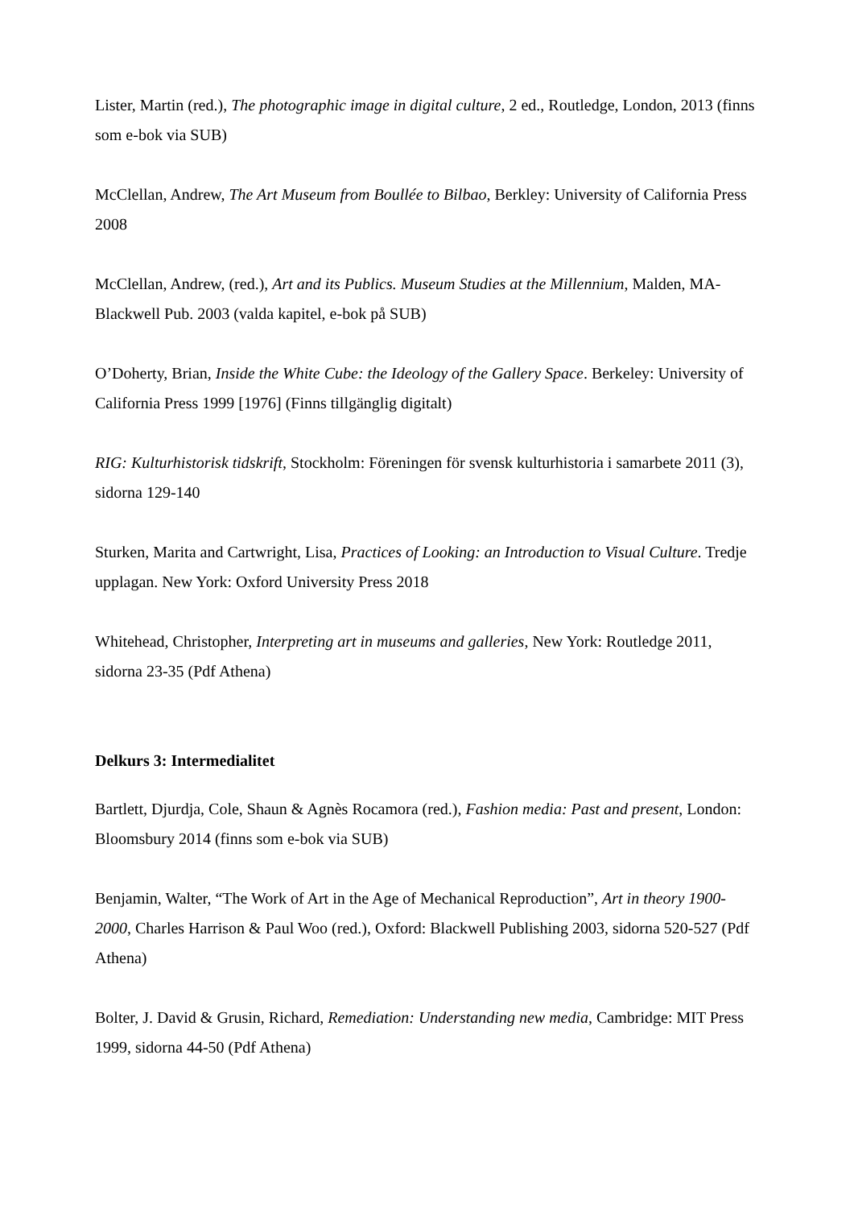Lister, Martin (red.), The photographic image in digital culture, 2 ed., Routledge, London, 2013 (finns som e-bok via SUB)
McClellan, Andrew, The Art Museum from Boullée to Bilbao, Berkley: University of California Press 2008
McClellan, Andrew, (red.), Art and its Publics. Museum Studies at the Millennium, Malden, MA-Blackwell Pub. 2003 (valda kapitel, e-bok på SUB)
O’Doherty, Brian, Inside the White Cube: the Ideology of the Gallery Space. Berkeley: University of California Press 1999 [1976] (Finns tillgänglig digitalt)
RIG: Kulturhistorisk tidskrift, Stockholm: Föreningen för svensk kulturhistoria i samarbete 2011 (3), sidorna 129-140
Sturken, Marita and Cartwright, Lisa, Practices of Looking: an Introduction to Visual Culture. Tredje upplagan. New York: Oxford University Press 2018
Whitehead, Christopher, Interpreting art in museums and galleries, New York: Routledge 2011, sidorna 23-35 (Pdf Athena)
Delkurs 3: Intermedialitet
Bartlett, Djurdja, Cole, Shaun & Agnès Rocamora (red.), Fashion media: Past and present, London: Bloomsbury 2014 (finns som e-bok via SUB)
Benjamin, Walter, “The Work of Art in the Age of Mechanical Reproduction”, Art in theory 1900-2000, Charles Harrison & Paul Woo (red.), Oxford: Blackwell Publishing 2003, sidorna 520-527 (Pdf Athena)
Bolter, J. David & Grusin, Richard, Remediation: Understanding new media, Cambridge: MIT Press 1999, sidorna 44-50 (Pdf Athena)